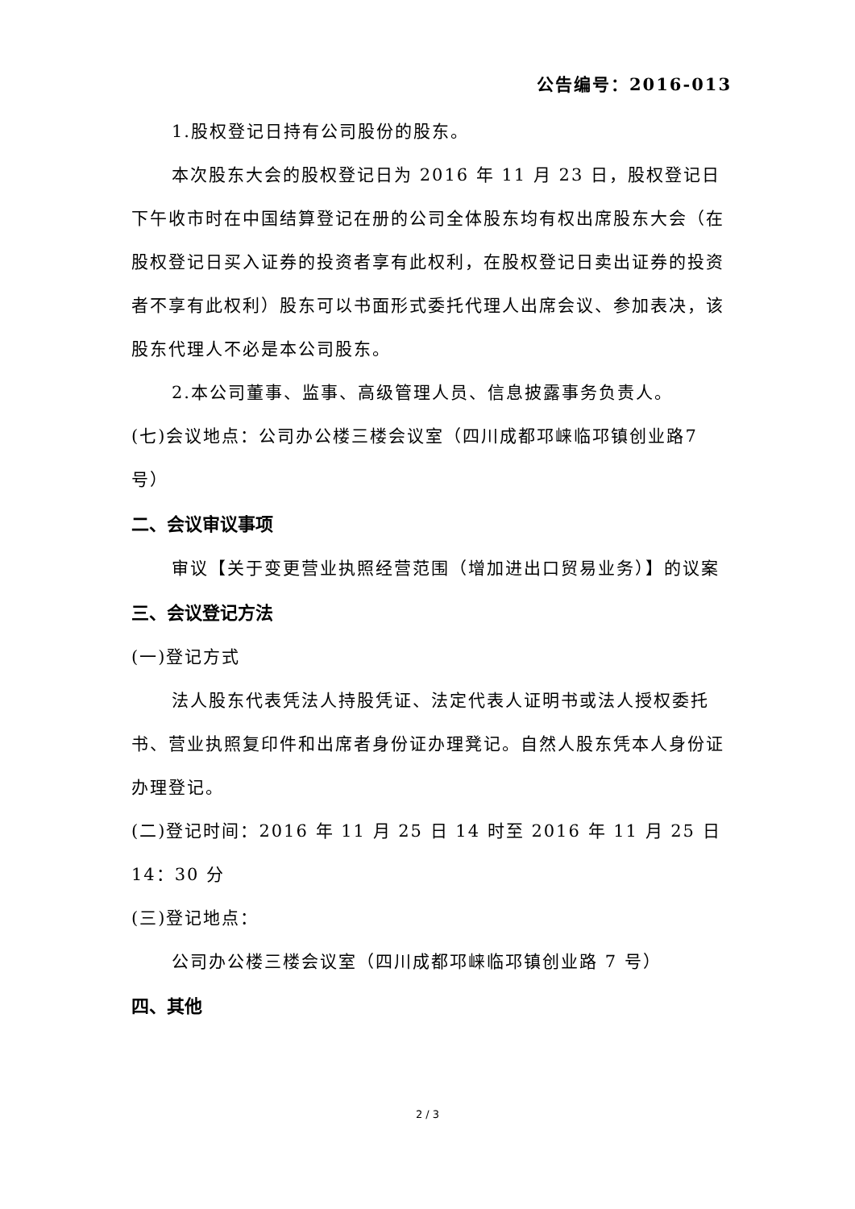公告编号：2016-013
1.股权登记日持有公司股份的股东。
本次股东大会的股权登记日为 2016 年 11 月 23 日，股权登记日下午收市时在中国结算登记在册的公司全体股东均有权出席股东大会（在股权登记日买入证券的投资者享有此权利，在股权登记日卖出证券的投资者不享有此权利）股东可以书面形式委托代理人出席会议、参加表决，该股东代理人不必是本公司股东。
2.本公司董事、监事、高级管理人员、信息披露事务负责人。
(七)会议地点：公司办公楼三楼会议室（四川成都邛崃临邛镇创业路7 号）
二、会议审议事项
审议【关于变更营业执照经营范围（增加进出口贸易业务）】的议案
三、会议登记方法
(一)登记方式
法人股东代表凭法人持股凭证、法定代表人证明书或法人授权委托书、营业执照复印件和出席者身份证办理凳记。自然人股东凭本人身份证办理登记。
(二)登记时间：2016 年 11 月 25 日 14 时至 2016 年 11 月 25 日 14：30 分
(三)登记地点：
公司办公楼三楼会议室（四川成都邛崃临邛镇创业路 7 号）
四、其他
2 / 3